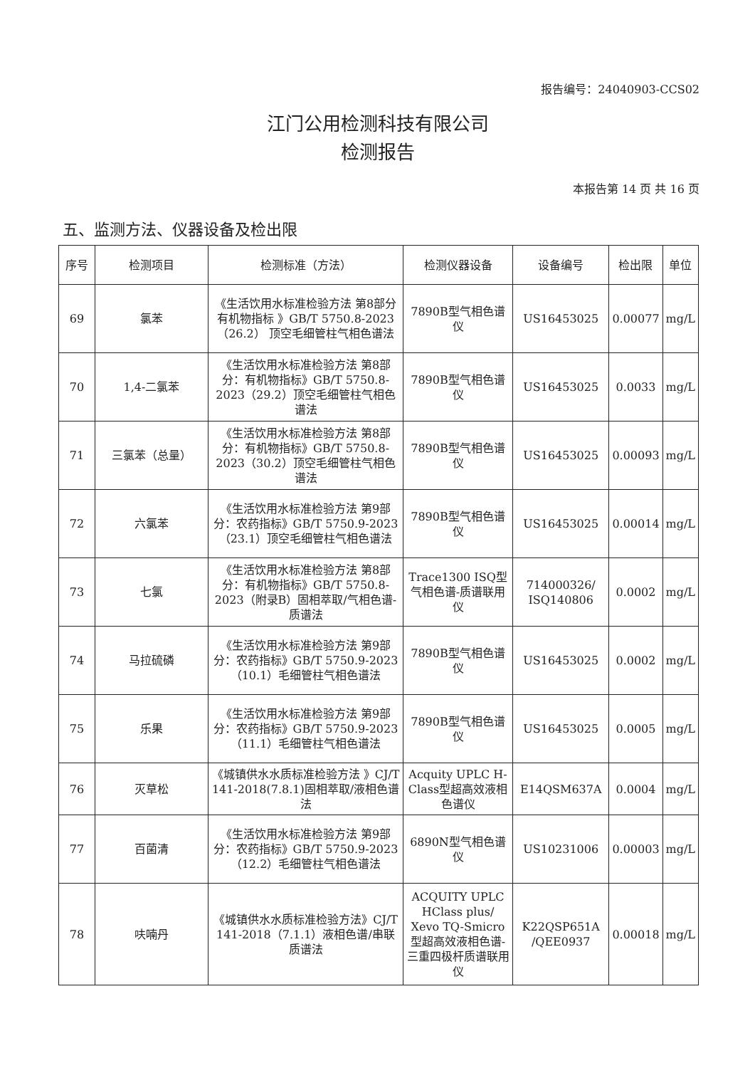报告编号：24040903-CCS02
江门公用检测科技有限公司
检测报告
本报告第 14 页 共 16 页
五、监测方法、仪器设备及检出限
| 序号 | 检测项目 | 检测标准（方法） | 检测仪器设备 | 设备编号 | 检出限 | 单位 |
| --- | --- | --- | --- | --- | --- | --- |
| 69 | 氯苯 | 《生活饮用水标准检验方法 第8部分 有机物指标 》GB/T 5750.8-2023 （26.2） 顶空毛细管柱气相色谱法 | 7890B型气相色谱仪 | US16453025 | 0.00077 | mg/L |
| 70 | 1,4-二氯苯 | 《生活饮用水标准检验方法 第8部分：有机物指标》GB/T 5750.8-2023（29.2）顶空毛细管柱气相色谱法 | 7890B型气相色谱仪 | US16453025 | 0.0033 | mg/L |
| 71 | 三氯苯（总量） | 《生活饮用水标准检验方法 第8部分：有机物指标》GB/T 5750.8-2023（30.2）顶空毛细管柱气相色谱法 | 7890B型气相色谱仪 | US16453025 | 0.00093 | mg/L |
| 72 | 六氯苯 | 《生活饮用水标准检验方法 第9部分：农药指标》GB/T 5750.9-2023（23.1）顶空毛细管柱气相色谱法 | 7890B型气相色谱仪 | US16453025 | 0.00014 | mg/L |
| 73 | 七氯 | 《生活饮用水标准检验方法 第8部分：有机物指标》GB/T 5750.8-2023（附录B）固相萃取/气相色谱-质谱法 | Trace1300 ISQ型气相色谱-质谱联用仪 | 714000326/ ISQ140806 | 0.0002 | mg/L |
| 74 | 马拉硫磷 | 《生活饮用水标准检验方法 第9部分：农药指标》GB/T 5750.9-2023（10.1）毛细管柱气相色谱法 | 7890B型气相色谱仪 | US16453025 | 0.0002 | mg/L |
| 75 | 乐果 | 《生活饮用水标准检验方法 第9部分：农药指标》GB/T 5750.9-2023（11.1）毛细管柱气相色谱法 | 7890B型气相色谱仪 | US16453025 | 0.0005 | mg/L |
| 76 | 灭草松 | 《城镇供水水质标准检验方法 》CJ/T 141-2018(7.8.1)固相萃取/液相色谱法 | Acquity UPLC H-Class型超高效液相色谱仪 | E14QSM637A | 0.0004 | mg/L |
| 77 | 百菌清 | 《生活饮用水标准检验方法 第9部分：农药指标》GB/T 5750.9-2023（12.2）毛细管柱气相色谱法 | 6890N型气相色谱仪 | US10231006 | 0.00003 | mg/L |
| 78 | 呋喃丹 | 《城镇供水水质标准检验方法》CJ/T 141-2018（7.1.1）液相色谱/串联质谱法 | ACQUITY UPLC HClass plus/ Xevo TQ-Smicro型超高效液相色谱-三重四极杆质谱联用仪 | K22QSP651A /QEE0937 | 0.00018 | mg/L |